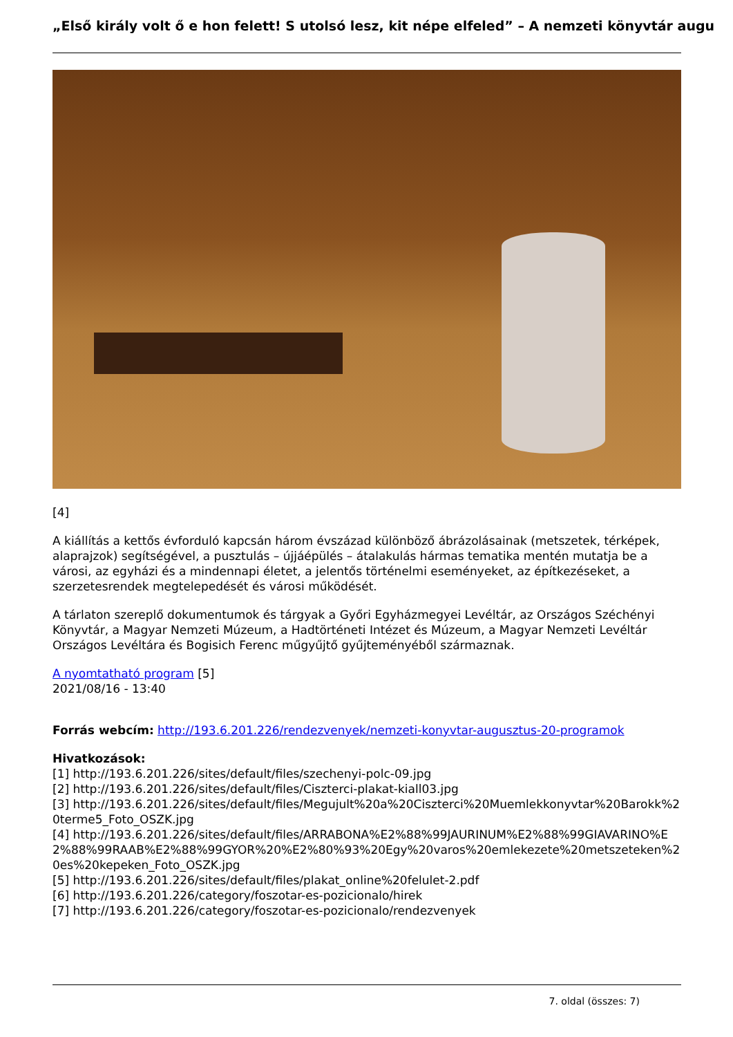„Első király volt ő e hon felett! S utolsó lesz, kit népe elfeled” – A nemzeti könyvtár augu
[4]
A kiállítás a kettős évforduló kapcsán három évszázad különböző ábrázolásainak (metszetek, térképek, alaprajzok) segítségével, a pusztulás – újjáépülés – átalakulás hármas tematika mentén mutatja be a városi, az egyházi és a mindennapi életet, a jelentős történelmi eseményeket, az építkezéseket, a szerzetesrendek megtelepedését és városi működését.
A tárlaton szereplő dokumentumok és tárgyak a Győri Egyházmegyei Levéltár, az Országos Széchényi Könyvtár, a Magyar Nemzeti Múzeum, a Hadtörténeti Intézet és Múzeum, a Magyar Nemzeti Levéltár Országos Levéltára és Bogisich Ferenc műgyűjtő gyűjteményéből származnak.
A nyomtatható program [5]
2021/08/16 - 13:40
Forrás webcím: http://193.6.201.226/rendezvenyek/nemzeti-konyvtar-augusztus-20-programok
Hivatkozások:
[1] http://193.6.201.226/sites/default/files/szechenyi-polc-09.jpg
[2] http://193.6.201.226/sites/default/files/Ciszterci-plakat-kiall03.jpg
[3] http://193.6.201.226/sites/default/files/Megujult%20a%20Ciszterci%20Muemlekkonyvtar%20Barokk%20terme5_Foto_OSZK.jpg
[4] http://193.6.201.226/sites/default/files/ARRABONA%E2%88%99JAURINUM%E2%88%99GIAVARINO%E2%88%99RAAB%E2%88%99GYOR%20%E2%80%93%20Egy%20varos%20emlekezete%20metszeteken%20es%20kepeken_Foto_OSZK.jpg
[5] http://193.6.201.226/sites/default/files/plakat_online%20felulet-2.pdf
[6] http://193.6.201.226/category/foszotar-es-pozicionalo/hirek
[7] http://193.6.201.226/category/foszotar-es-pozicionalo/rendezvenyek
7. oldal (összes: 7)